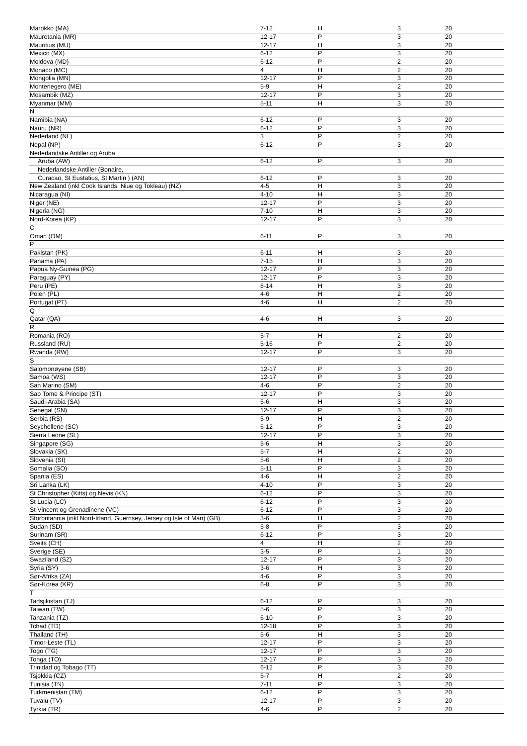| Marokko (MA) | 7-12 | H | 3 | 20 |
| Mauretania (MR) | 12-17 | P | 3 | 20 |
| Mauritius (MU) | 12-17 | H | 3 | 20 |
| Mexico (MX) | 6-12 | P | 3 | 20 |
| Moldova (MD) | 6-12 | P | 2 | 20 |
| Monaco (MC) | 4 | H | 2 | 20 |
| Mongolia (MN) | 12-17 | P | 3 | 20 |
| Montenegero (ME) | 5-9 | H | 2 | 20 |
| Mosambik (MZ) | 12-17 | P | 3 | 20 |
| Myanmar (MM) | 5-11 | H | 3 | 20 |
| N | | | | |
| Namibia (NA) | 6-12 | P | 3 | 20 |
| Nauru (NR) | 6-12 | P | 3 | 20 |
| Nederland (NL) | 3 | P | 2 | 20 |
| Nepal (NP) | 6-12 | P | 3 | 20 |
| Nederlandske Antiller og Aruba | | | | |
| Aruba (AW) | 6-12 | P | 3 | 20 |
| Nederlandske Antiller (Bonaire, | | | | |
| Curacao, St Eustatius, St Martin ) (AN) | 6-12 | P | 3 | 20 |
| New Zealand (inkl Cook Islands, Niue og Tokleau) (NZ) | 4-5 | H | 3 | 20 |
| Nicaragua (NI) | 4-10 | H | 3 | 20 |
| Niger (NE) | 12-17 | P | 3 | 20 |
| Nigeria (NG) | 7-10 | H | 3 | 20 |
| Nord-Korea (KP) | 12-17 | P | 3 | 20 |
| O | | | | |
| Oman (OM) | 6-11 | P | 3 | 20 |
| P | | | | |
| Pakistan (PK) | 6-11 | H | 3 | 20 |
| Panama (PA) | 7-15 | H | 3 | 20 |
| Papua Ny-Guinea (PG) | 12-17 | P | 3 | 20 |
| Paraguay (PY) | 12-17 | P | 3 | 20 |
| Peru (PE) | 8-14 | H | 3 | 20 |
| Polen (PL) | 4-6 | H | 2 | 20 |
| Portugal (PT) | 4-6 | H | 2 | 20 |
| Q | | | | |
| Qatar (QA) | 4-6 | H | 3 | 20 |
| R | | | | |
| Romania (RO) | 5-7 | H | 2 | 20 |
| Russland (RU) | 5-16 | P | 2 | 20 |
| Rwanda (RW) | 12-17 | P | 3 | 20 |
| S | | | | |
| Salomonøyene (SB) | 12-17 | P | 3 | 20 |
| Samoa (WS) | 12-17 | P | 3 | 20 |
| San Marino (SM) | 4-6 | P | 2 | 20 |
| Sao Tome & Principe (ST) | 12-17 | P | 3 | 20 |
| Saudi-Arabia (SA) | 5-6 | H | 3 | 20 |
| Senegal (SN) | 12-17 | P | 3 | 20 |
| Serbia (RS) | 5-9 | H | 2 | 20 |
| Seychellene (SC) | 6-12 | P | 3 | 20 |
| Sierra Leone (SL) | 12-17 | P | 3 | 20 |
| Singapore (SG) | 5-6 | H | 3 | 20 |
| Slovakia (SK) | 5-7 | H | 2 | 20 |
| Slovenia (SI) | 5-6 | H | 2 | 20 |
| Somalia (SO) | 5-11 | P | 3 | 20 |
| Spania (ES) | 4-6 | H | 2 | 20 |
| Sri Lanka (LK) | 4-10 | P | 3 | 20 |
| St Christopher (Kitts) og Nevis (KN) | 6-12 | P | 3 | 20 |
| St Lucia (LC) | 6-12 | P | 3 | 20 |
| St Vincent og Grenadinene (VC) | 6-12 | P | 3 | 20 |
| Storbritannia (inkl Nord-Irland, Guernsey, Jersey og Isle of Man) (GB) | 3-6 | H | 2 | 20 |
| Sudan (SD) | 5-8 | P | 3 | 20 |
| Surinam (SR) | 6-12 | P | 3 | 20 |
| Sveits (CH) | 4 | H | 2 | 20 |
| Sverige (SE) | 3-5 | P | 1 | 20 |
| Swaziland (SZ) | 12-17 | P | 3 | 20 |
| Syria (SY) | 3-6 | H | 3 | 20 |
| Sør-Afrika (ZA) | 4-6 | P | 3 | 20 |
| Sør-Korea (KR) | 6-8 | P | 3 | 20 |
| T | | | | |
| Tadsjikistan (TJ) | 6-12 | P | 3 | 20 |
| Taiwan (TW) | 5-6 | P | 3 | 20 |
| Tanzania (TZ) | 6-10 | P | 3 | 20 |
| Tchad (TD) | 12-18 | P | 3 | 20 |
| Thailand (TH) | 5-6 | H | 3 | 20 |
| Timor-Leste (TL) | 12-17 | P | 3 | 20 |
| Togo (TG) | 12-17 | P | 3 | 20 |
| Tonga (TO) | 12-17 | P | 3 | 20 |
| Trinidad og Tobago (TT) | 6-12 | P | 3 | 20 |
| Tsjekkia (CZ) | 5-7 | H | 2 | 20 |
| Tunisia (TN) | 7-11 | P | 3 | 20 |
| Turkmenistan (TM) | 6-12 | P | 3 | 20 |
| Tuvalu (TV) | 12-17 | P | 3 | 20 |
| Tyrkia (TR) | 4-6 | P | 2 | 20 |